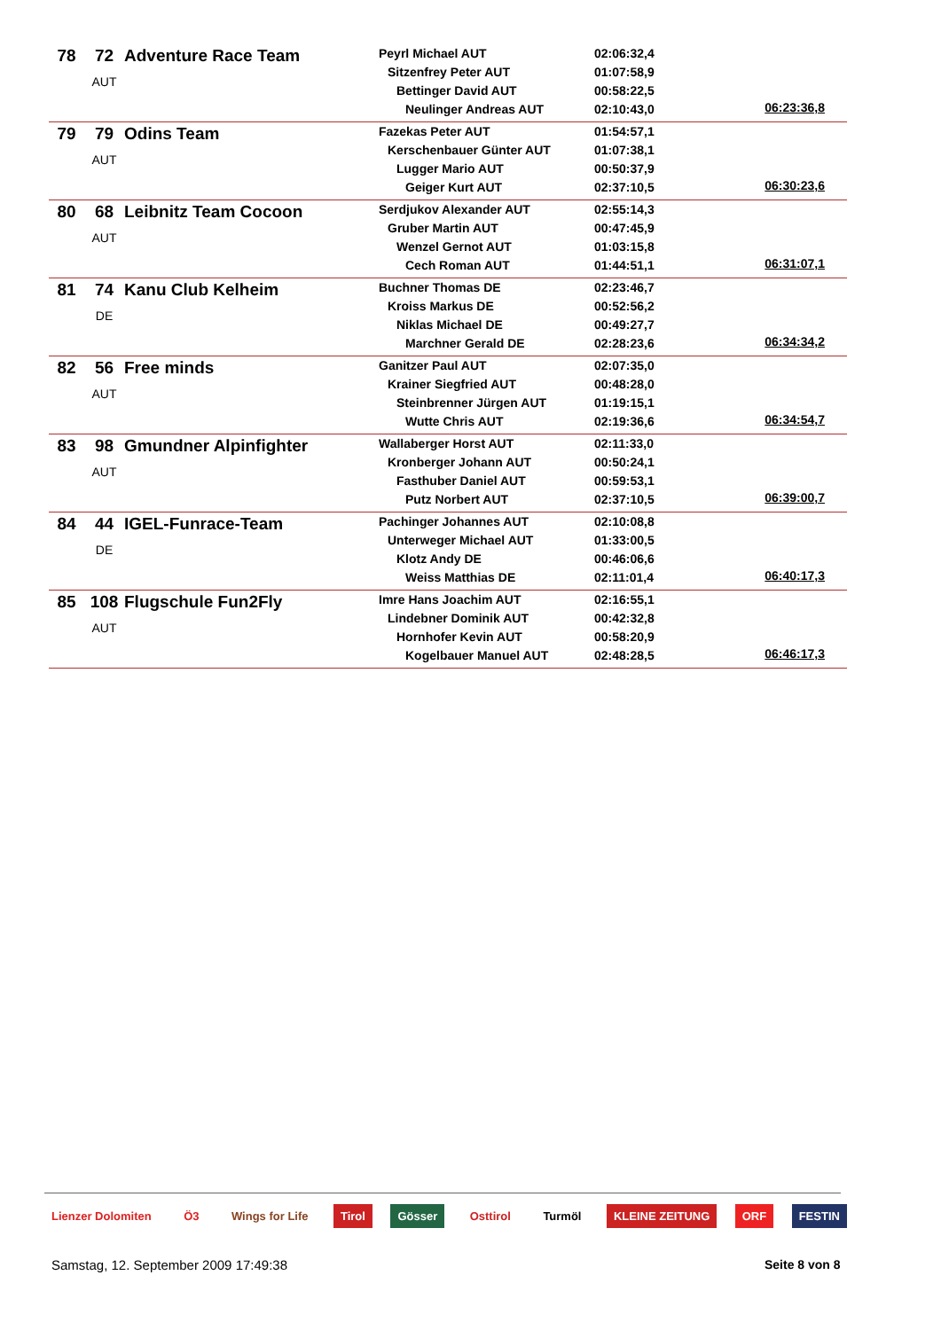| 78 | 72 | Adventure Race Team AUT | Peyrl Michael AUT Sitzenfrey Peter AUT Bettinger David AUT Neulinger Andreas AUT | 02:06:32,4 01:07:58,9 00:58:22,5 02:10:43,0 | 06:23:36,8 |
| 79 | 79 | Odins Team AUT | Fazekas Peter AUT Kerschenbauer Günter AUT Lugger Mario AUT Geiger Kurt AUT | 01:54:57,1 01:07:38,1 00:50:37,9 02:37:10,5 | 06:30:23,6 |
| 80 | 68 | Leibnitz Team Cocoon AUT | Serdjukov Alexander AUT Gruber Martin AUT Wenzel Gernot AUT Cech Roman AUT | 02:55:14,3 00:47:45,9 01:03:15,8 01:44:51,1 | 06:31:07,1 |
| 81 | 74 | Kanu Club Kelheim DE | Buchner Thomas DE Kroiss Markus DE Niklas Michael DE Marchner Gerald DE | 02:23:46,7 00:52:56,2 00:49:27,7 02:28:23,6 | 06:34:34,2 |
| 82 | 56 | Free minds AUT | Ganitzer Paul AUT Krainer Siegfried AUT Steinbrenner Jürgen AUT Wutte Chris AUT | 02:07:35,0 00:48:28,0 01:19:15,1 02:19:36,6 | 06:34:54,7 |
| 83 | 98 | Gmundner Alpinfighter AUT | Wallaberger Horst AUT Kronberger Johann AUT Fasthuber Daniel AUT Putz Norbert AUT | 02:11:33,0 00:50:24,1 00:59:53,1 02:37:10,5 | 06:39:00,7 |
| 84 | 44 | IGEL-Funrace-Team DE | Pachinger Johannes AUT Unterweger Michael AUT Klotz Andy DE Weiss Matthias DE | 02:10:08,8 01:33:00,5 00:46:06,6 02:11:01,4 | 06:40:17,3 |
| 85 | 108 | Flugschule Fun2Fly AUT | Imre Hans Joachim AUT Lindebner Dominik AUT Hornhofer Kevin AUT Kogelbauer Manuel AUT | 02:16:55,1 00:42:32,8 00:58:20,9 02:48:28,5 | 06:46:17,3 |
Lienzer Dolomiten Ö3 Wings for Life Tirol Gösser Osttirol Turmöl KLEINE ZEITUNG ORF FESTIN
Samstag, 12. September 2009 17:49:38
Seite 8 von 8